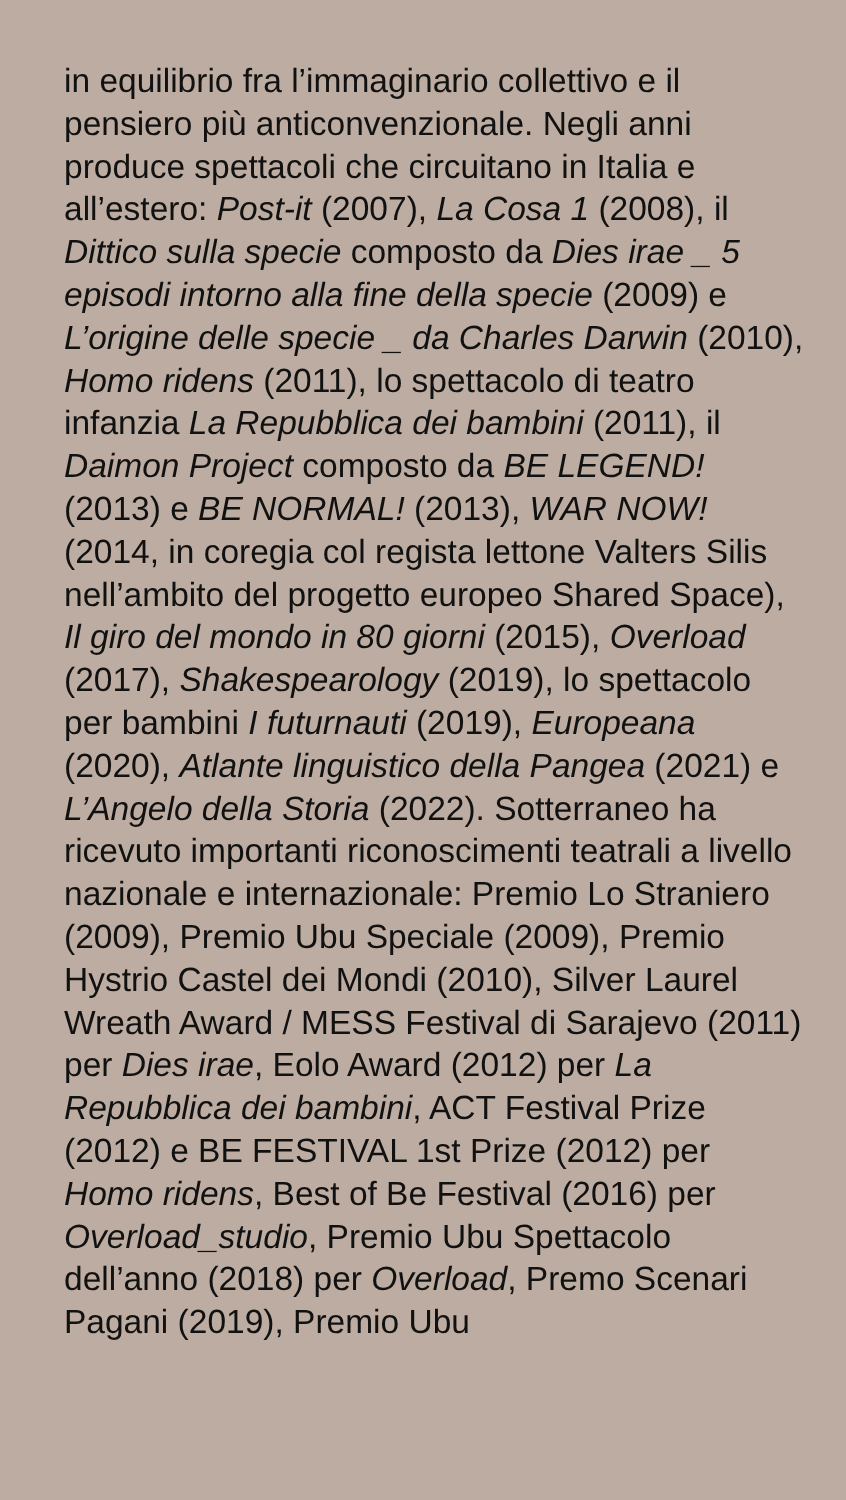in equilibrio fra l’immaginario collettivo e il pensiero più anticonvenzionale. Negli anni produce spettacoli che circuitano in Italia e all’estero: Post-it (2007), La Cosa 1 (2008), il Dittico sulla specie composto da Dies irae _ 5 episodi intorno alla fine della specie (2009) e L’origine delle specie _ da Charles Darwin (2010), Homo ridens (2011), lo spettacolo di teatro infanzia La Repubblica dei bambini (2011), il Daimon Project composto da BE LEGEND! (2013) e BE NORMAL! (2013), WAR NOW! (2014, in coregia col regista lettone Valters Silis nell’ambito del progetto europeo Shared Space), Il giro del mondo in 80 giorni (2015), Overload (2017), Shakespearology (2019), lo spettacolo per bambini I futurnauti (2019), Europeana (2020), Atlante linguistico della Pangea (2021) e L’Angelo della Storia (2022). Sotterraneo ha ricevuto importanti riconoscimenti teatrali a livello nazionale e internazionale: Premio Lo Straniero (2009), Premio Ubu Speciale (2009), Premio Hystrio Castel dei Mondi (2010), Silver Laurel Wreath Award / MESS Festival di Sarajevo (2011) per Dies irae, Eolo Award (2012) per La Repubblica dei bambini, ACT Festival Prize (2012) e BE FESTIVAL 1st Prize (2012) per Homo ridens, Best of Be Festival (2016) per Overload_studio, Premio Ubu Spettacolo dell’anno (2018) per Overload, Premo Scenari Pagani (2019), Premio Ubu